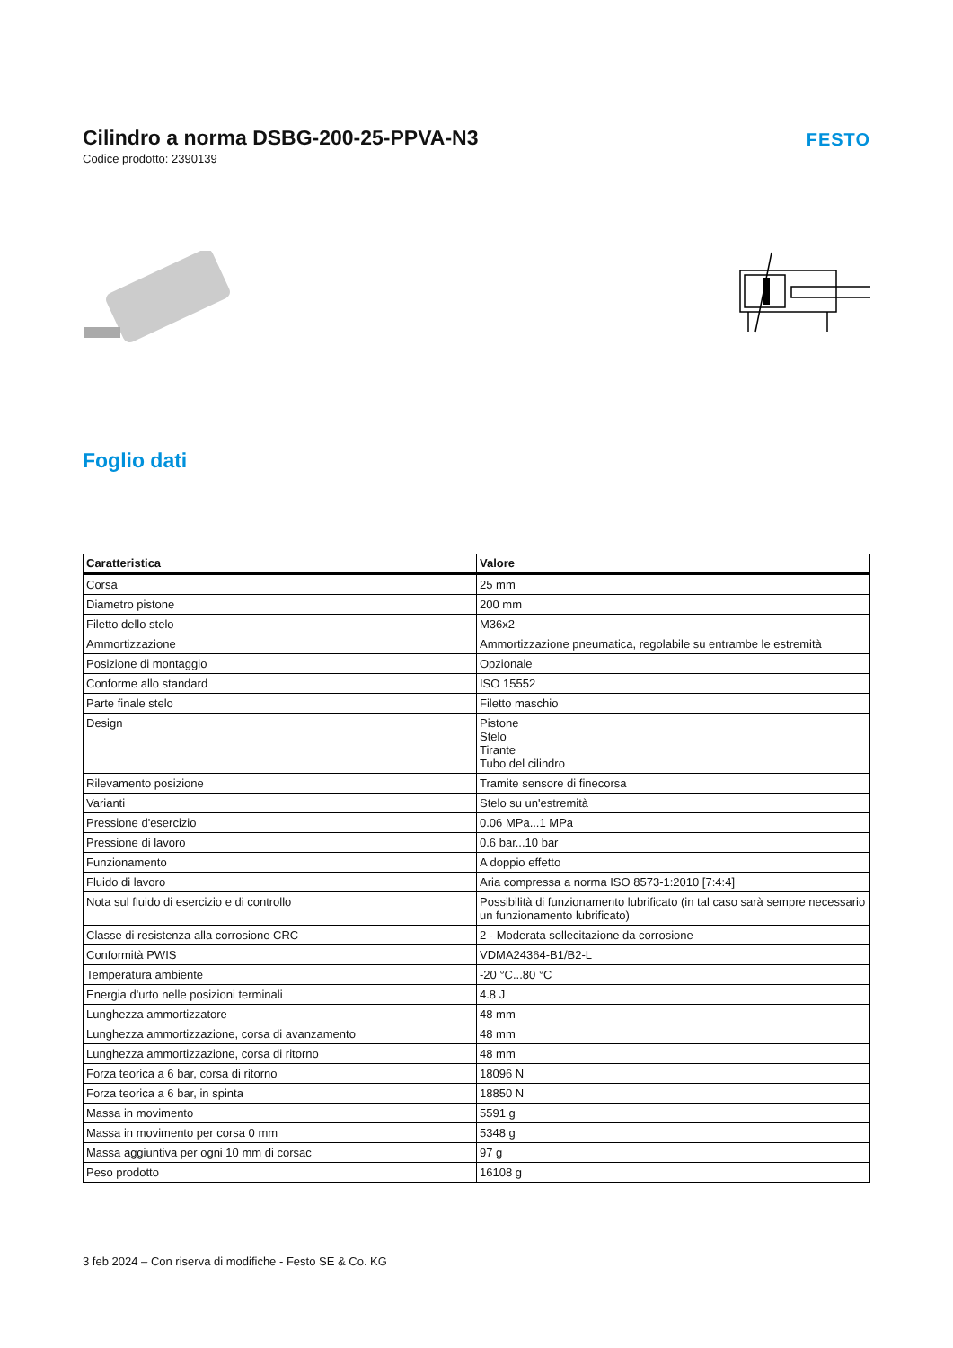Cilindro a norma DSBG-200-25-PPVA-N3
Codice prodotto: 2390139
FESTO
Foglio dati
| Caratteristica | Valore |
| --- | --- |
| Corsa | 25 mm |
| Diametro pistone | 200 mm |
| Filetto dello stelo | M36x2 |
| Ammortizzazione | Ammortizzazione pneumatica, regolabile su entrambe le estremità |
| Posizione di montaggio | Opzionale |
| Conforme allo standard | ISO 15552 |
| Parte finale stelo | Filetto maschio |
| Design | Pistone Stelo Tirante Tubo del cilindro |
| Rilevamento posizione | Tramite sensore di finecorsa |
| Varianti | Stelo su un'estremità |
| Pressione d'esercizio | 0.06 MPa...1 MPa |
| Pressione di lavoro | 0.6 bar...10 bar |
| Funzionamento | A doppio effetto |
| Fluido di lavoro | Aria compressa a norma ISO 8573-1:2010 [7:4:4] |
| Nota sul fluido di esercizio e di controllo | Possibilità di funzionamento lubrificato (in tal caso sarà sempre necessario un funzionamento lubrificato) |
| Classe di resistenza alla corrosione CRC | 2 - Moderata sollecitazione da corrosione |
| Conformità PWIS | VDMA24364-B1/B2-L |
| Temperatura ambiente | -20 °C...80 °C |
| Energia d'urto nelle posizioni terminali | 4.8 J |
| Lunghezza ammortizzatore | 48 mm |
| Lunghezza ammortizzazione, corsa di avanzamento | 48 mm |
| Lunghezza ammortizzazione, corsa di ritorno | 48 mm |
| Forza teorica a 6 bar, corsa di ritorno | 18096 N |
| Forza teorica a 6 bar, in spinta | 18850 N |
| Massa in movimento | 5591 g |
| Massa in movimento per corsa 0 mm | 5348 g |
| Massa aggiuntiva per ogni 10 mm di corsac | 97 g |
| Peso prodotto | 16108 g |
3 feb 2024 – Con riserva di modifiche - Festo SE & Co. KG